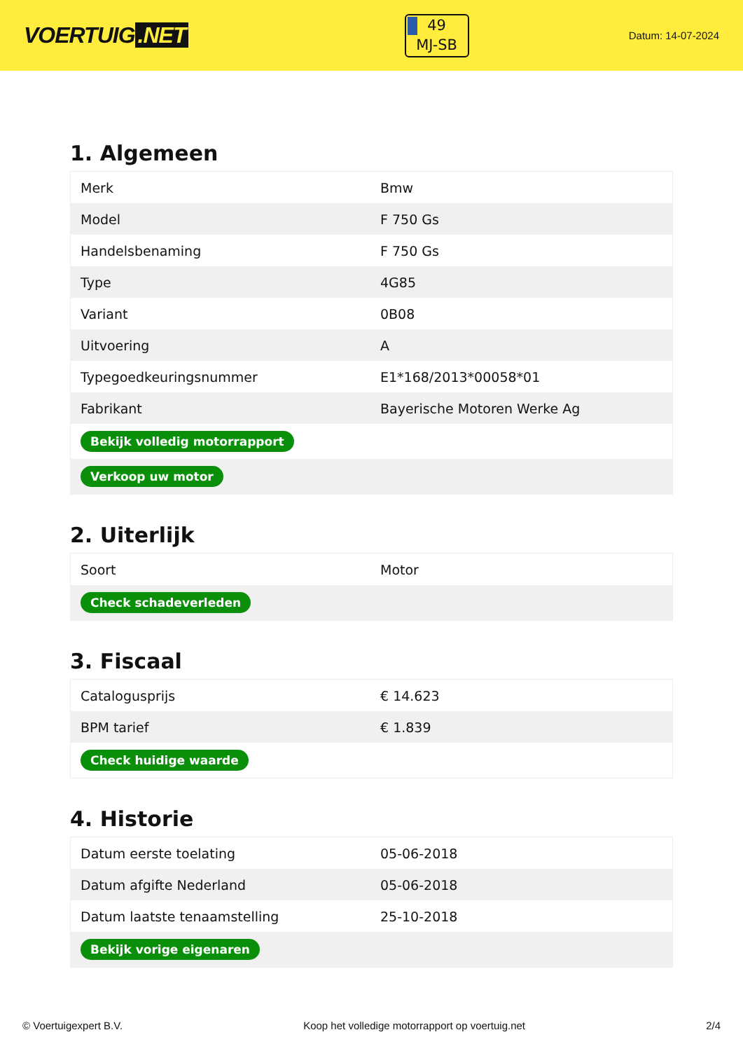VOERTUIG.NET
49
MJ-SB
Datum: 14-07-2024
1. Algemeen
| Merk | Bmw |
| Model | F 750 Gs |
| Handelsbenaming | F 750 Gs |
| Type | 4G85 |
| Variant | 0B08 |
| Uitvoering | A |
| Typegoedkeuringsnummer | E1*168/2013*00058*01 |
| Fabrikant | Bayerische Motoren Werke Ag |
| Bekijk volledig motorrapport | |
| Verkoop uw motor | |
2. Uiterlijk
| Soort | Motor |
| Check schadeverleden | |
3. Fiscaal
| Catalogusprijs | € 14.623 |
| BPM tarief | € 1.839 |
| Check huidige waarde | |
4. Historie
| Datum eerste toelating | 05-06-2018 |
| Datum afgifte Nederland | 05-06-2018 |
| Datum laatste tenaamstelling | 25-10-2018 |
| Bekijk vorige eigenaren | |
© Voertuigexpert B.V. Koop het volledige motorrapport op voertuig.net 2/4